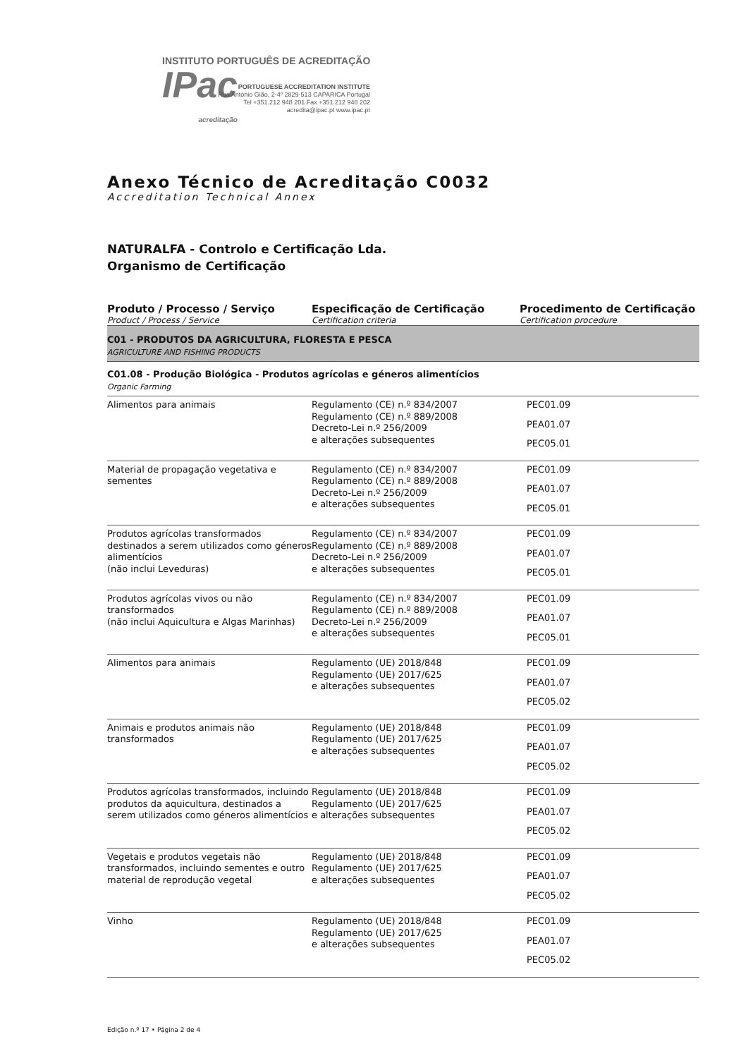INSTITUTO PORTUGUÊS DE ACREDITAÇÃO IPac acreditação
PORTUGUESE ACCREDITATION INSTITUTE
Rua António Gião, 2-4º 2829-513 CAPARICA Portugal
Tel +351.212 948 201 Fax +351.212 948 202
acredita@ipac.pt www.ipac.pt
Anexo Técnico de Acreditação C0032
Accreditation Technical Annex
NATURALFA - Controlo e Certificação Lda.
Organismo de Certificação
| Produto / Processo / Serviço Product / Process / Service | Especificação de Certificação Certification criteria | Procedimento de Certificação Certification procedure |
| --- | --- | --- |
| C01 - PRODUTOS DA AGRICULTURA, FLORESTA E PESCA AGRICULTURE AND FISHING PRODUCTS | | |
| C01.08 - Produção Biológica - Produtos agrícolas e géneros alimentícios Organic Farming | | |
| Alimentos para animais | Regulamento (CE) n.º 834/2007 Regulamento (CE) n.º 889/2008 Decreto-Lei n.º 256/2009 e alterações subsequentes | PEC01.09 PEA01.07 PEC05.01 |
| Material de propagação vegetativa e sementes | Regulamento (CE) n.º 834/2007 Regulamento (CE) n.º 889/2008 Decreto-Lei n.º 256/2009 e alterações subsequentes | PEC01.09 PEA01.07 PEC05.01 |
| Produtos agrícolas transformados destinados a serem utilizados como géneros alimentícios (não inclui Leveduras) | Regulamento (CE) n.º 834/2007 Regulamento (CE) n.º 889/2008 Decreto-Lei n.º 256/2009 e alterações subsequentes | PEC01.09 PEA01.07 PEC05.01 |
| Produtos agrícolas vivos ou não transformados (não inclui Aquicultura e Algas Marinhas) | Regulamento (CE) n.º 834/2007 Regulamento (CE) n.º 889/2008 Decreto-Lei n.º 256/2009 e alterações subsequentes | PEC01.09 PEA01.07 PEC05.01 |
| Alimentos para animais | Regulamento (UE) 2018/848 Regulamento (UE) 2017/625 e alterações subsequentes | PEC01.09 PEA01.07 PEC05.02 |
| Animais e produtos animais não transformados | Regulamento (UE) 2018/848 Regulamento (UE) 2017/625 e alterações subsequentes | PEC01.09 PEA01.07 PEC05.02 |
| Produtos agrícolas transformados, incluindo produtos da aquicultura, destinados a serem utilizados como géneros alimentícios | Regulamento (UE) 2018/848 Regulamento (UE) 2017/625 e alterações subsequentes | PEC01.09 PEA01.07 PEC05.02 |
| Vegetais e produtos vegetais não transformados, incluindo sementes e outro material de reprodução vegetal | Regulamento (UE) 2018/848 Regulamento (UE) 2017/625 e alterações subsequentes | PEC01.09 PEA01.07 PEC05.02 |
| Vinho | Regulamento (UE) 2018/848 Regulamento (UE) 2017/625 e alterações subsequentes | PEC01.09 PEA01.07 PEC05.02 |
Edição n.º 17 • Página 2 de 4